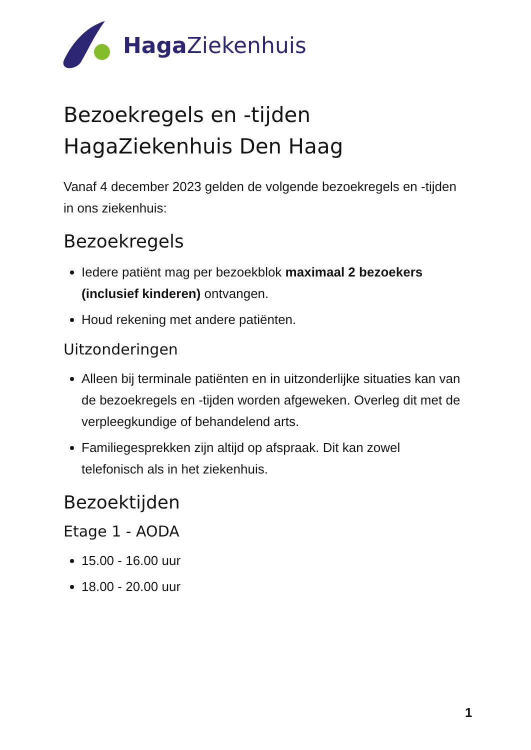Haga Ziekenhuis
Bezoekregels en -tijden
HagaZiekenhuis Den Haag
Vanaf 4 december 2023 gelden de volgende bezoekregels en -tijden in ons ziekenhuis:
Bezoekregels
Iedere patiënt mag per bezoekblok maximaal 2 bezoekers (inclusief kinderen) ontvangen.
Houd rekening met andere patiënten.
Uitzonderingen
Alleen bij terminale patiënten en in uitzonderlijke situaties kan van de bezoekregels en -tijden worden afgeweken. Overleg dit met de verpleegkundige of behandelend arts.
Familiegesprekken zijn altijd op afspraak. Dit kan zowel telefonisch als in het ziekenhuis.
Bezoektijden
Etage 1 - AODA
15.00 - 16.00 uur
18.00 - 20.00 uur
1